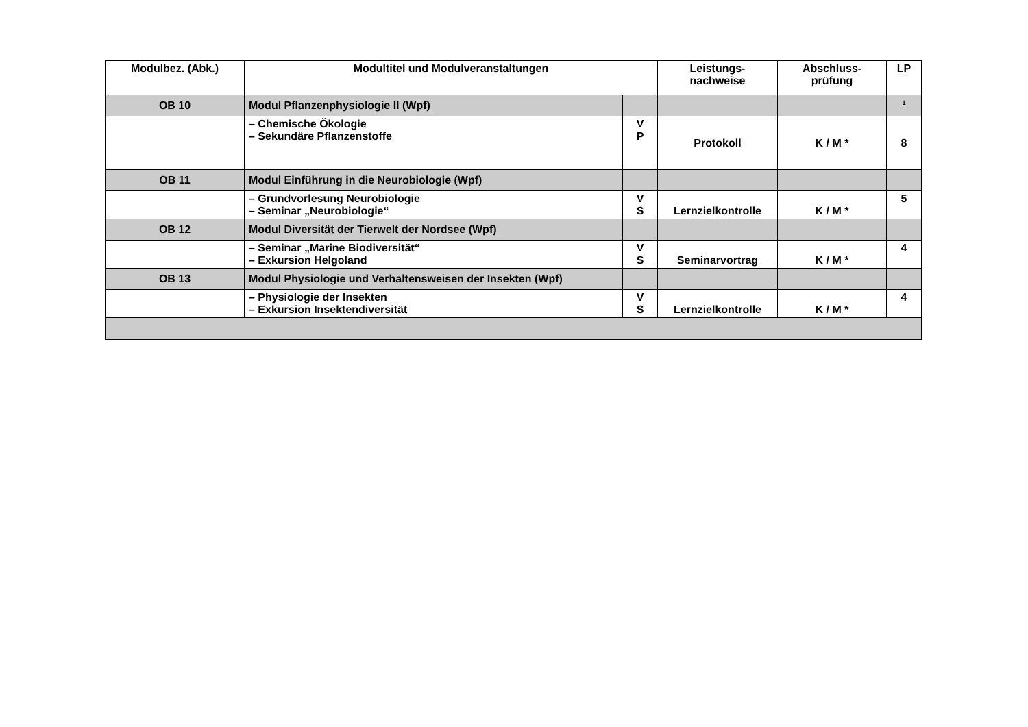| Modulbez. (Abk.) | Modultitel und Modulveranstaltungen | | Leistungs- nachweise | Abschluss- prüfung | LP |
| --- | --- | --- | --- | --- | --- |
| OB 10 | Modul Pflanzenphysiologie II (Wpf) | | | | <sup>1</sup> |
| | – Chemische Ökologie – Sekundäre Pflanzenstoffe | V P | Protokoll | K / M * | 8 |
| OB 11 | Modul Einführung in die Neurobiologie (Wpf) | | | | |
| | – Grundvorlesung Neurobiologie – Seminar „Neurobiologie“ | V S | Lernzielkontrolle | K / M * | 5 |
| OB 12 | Modul Diversität der Tierwelt der Nordsee (Wpf) | | | | |
| | – Seminar „Marine Biodiversität“ – Exkursion Helgoland | V S | Seminarvortrag | K / M * | 4 |
| OB 13 | Modul Physiologie und Verhaltensweisen der Insekten (Wpf) | | | | |
| | – Physiologie der Insekten – Exkursion Insektendiversität | V S | Lernzielkontrolle | K / M * | 4 |